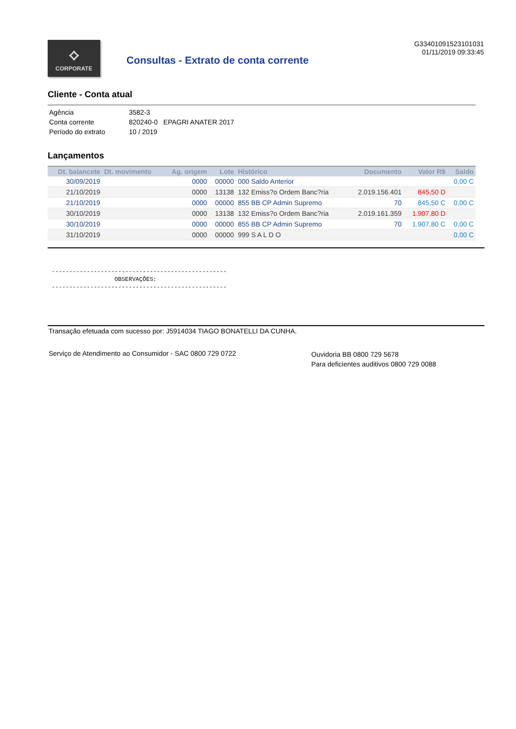⟡
CORPORATE
Consultas - Extrato de conta corrente
G33401091523101031
01/11/2019 09:33:45
Cliente - Conta atual
| Agência | 3582-3 |
| Conta corrente | 820240-0 EPAGRI ANATER 2017 |
| Período do extrato | 10 / 2019 |
Lançamentos
| Dt. balancete | Dt. movimento | Ag. origem | Lote | Histórico | Documento | Valor R$ | Saldo |
| --- | --- | --- | --- | --- | --- | --- | --- |
| 30/09/2019 | | 0000 | 00000 | 000 Saldo Anterior | | | 0,00 C |
| 21/10/2019 | | 0000 | 13138 | 132 Emiss?o Ordem Banc?ria | 2.019.156.401 | 845,50 D | |
| 21/10/2019 | | 0000 | 00000 | 855 BB CP Admin Supremo | 70 | 845,50 C | 0,00 C |
| 30/10/2019 | | 0000 | 13138 | 132 Emiss?o Ordem Banc?ria | 2.019.161.359 | 1.907,80 D | |
| 30/10/2019 | | 0000 | 00000 | 855 BB CP Admin Supremo | 70 | 1.907,80 C | 0,00 C |
| 31/10/2019 | | 0000 | 00000 | 999 S A L D O | | | 0,00 C |
-------------------------------------------------- OBSERVAÇÕES: --------------------------------------------------
Transação efetuada com sucesso por: J5914034 TIAGO BONATELLI DA CUNHA.
Serviço de Atendimento ao Consumidor - SAC 0800 729 0722
Ouvidoria BB 0800 729 5678
Para deficientes auditivos 0800 729 0088